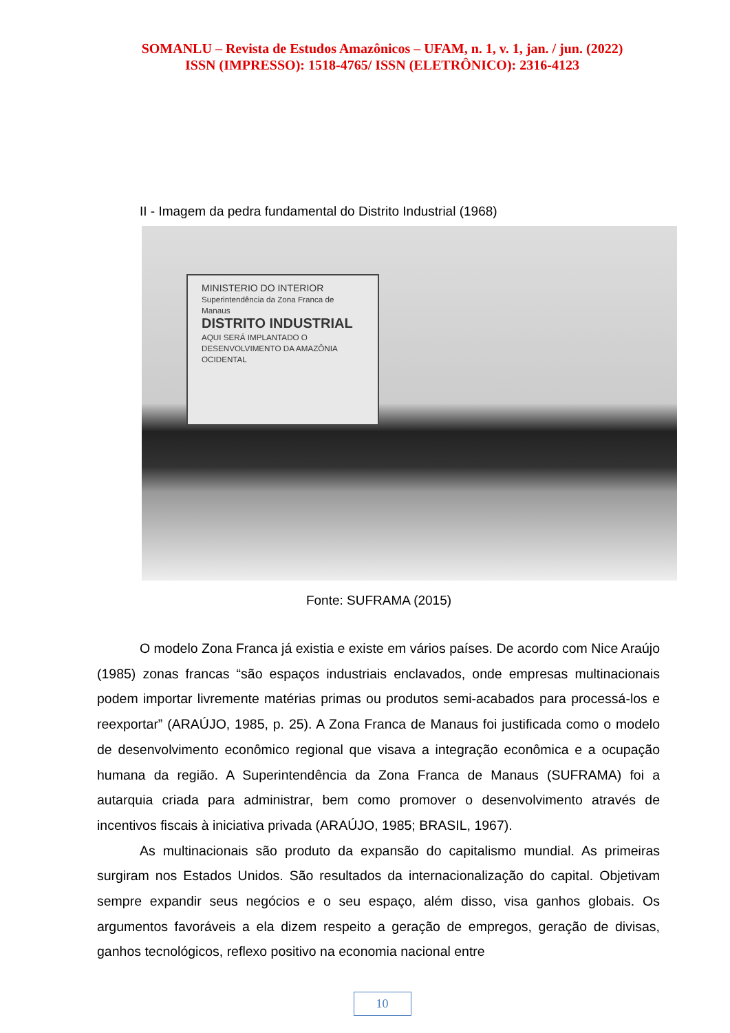SOMANLU – Revista de Estudos Amazônicos – UFAM, n. 1, v. 1, jan. / jun. (2022)
ISSN (IMPRESSO): 1518-4765/ ISSN (ELETRÔNICO): 2316-4123
II - Imagem da pedra fundamental do Distrito Industrial (1968)
MINISTERIO DO INTERIOR
Superintendência da Zona Franca de Manaus
DISTRITO INDUSTRIAL
AQUI SERÁ IMPLANTADO O DESENVOLVIMENTO DA AMAZÔNIA OCIDENTAL
Fonte: SUFRAMA (2015)
O modelo Zona Franca já existia e existe em vários países. De acordo com Nice Araújo (1985) zonas francas “são espaços industriais enclavados, onde empresas multinacionais podem importar livremente matérias primas ou produtos semi-acabados para processá-los e reexportar” (ARAÚJO, 1985, p. 25). A Zona Franca de Manaus foi justificada como o modelo de desenvolvimento econômico regional que visava a integração econômica e a ocupação humana da região. A Superintendência da Zona Franca de Manaus (SUFRAMA) foi a autarquia criada para administrar, bem como promover o desenvolvimento através de incentivos fiscais à iniciativa privada (ARAÚJO, 1985; BRASIL, 1967).
As multinacionais são produto da expansão do capitalismo mundial. As primeiras surgiram nos Estados Unidos. São resultados da internacionalização do capital. Objetivam sempre expandir seus negócios e o seu espaço, além disso, visa ganhos globais. Os argumentos favoráveis a ela dizem respeito a geração de empregos, geração de divisas, ganhos tecnológicos, reflexo positivo na economia nacional entre
10